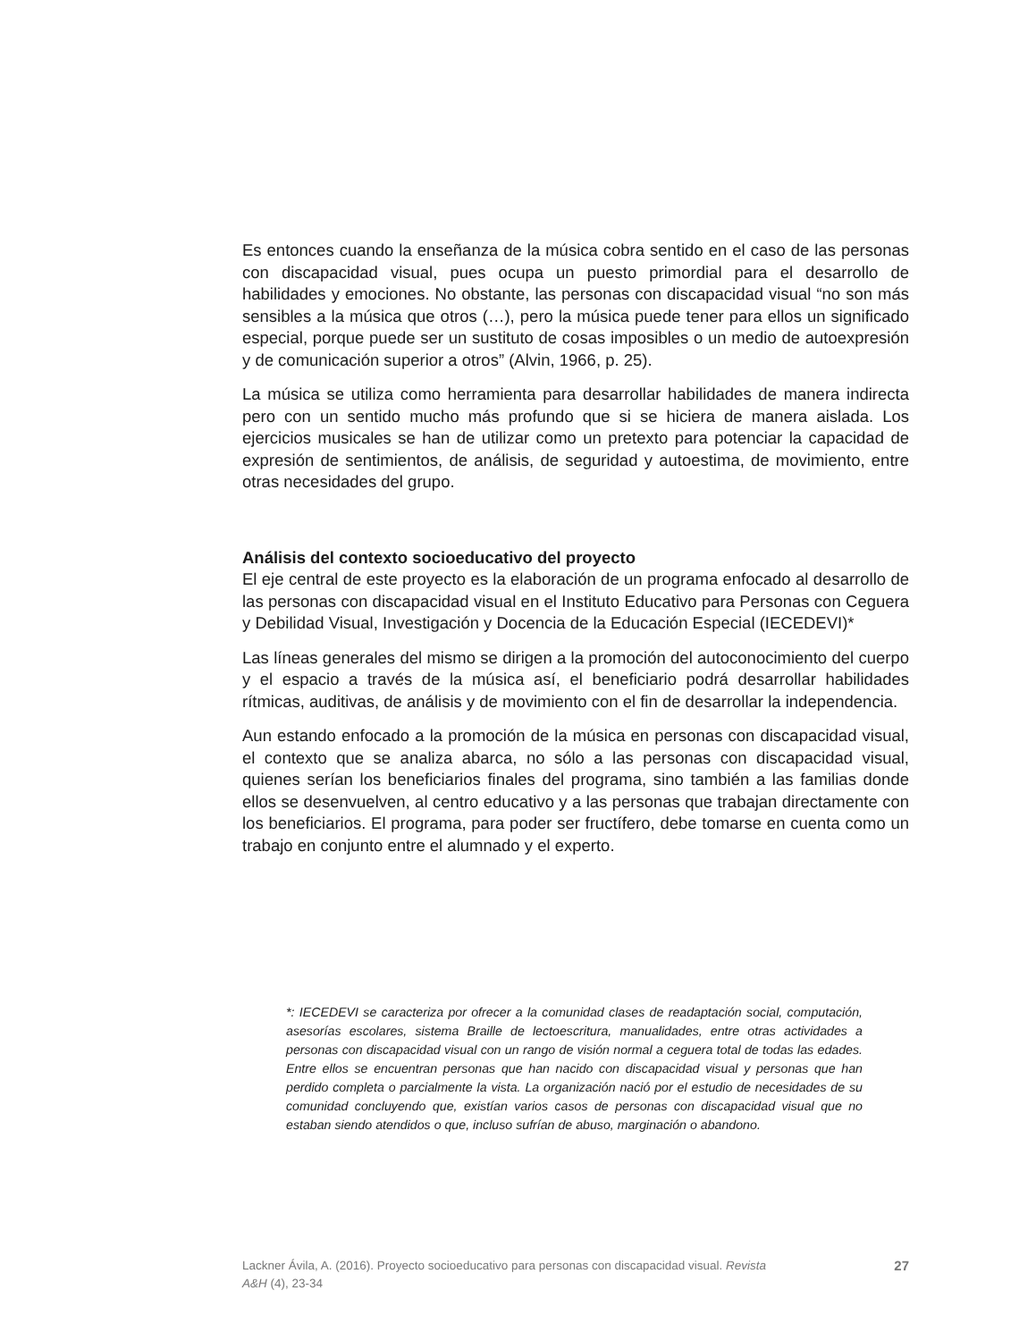Es entonces cuando la enseñanza de la música cobra sentido en el caso de las personas con discapacidad visual, pues ocupa un puesto primordial para el desarrollo de habilidades y emociones. No obstante, las personas con discapacidad visual “no son más sensibles a la música que otros (…), pero la música puede tener para ellos un significado especial, porque puede ser un sustituto de cosas imposibles o un medio de autoexpresión y de comunicación superior a otros” (Alvin, 1966, p. 25).
La música se utiliza como herramienta para desarrollar habilidades de manera indirecta pero con un sentido mucho más profundo que si se hiciera de manera aislada. Los ejercicios musicales se han de utilizar como un pretexto para potenciar la capacidad de expresión de sentimientos, de análisis, de seguridad y autoestima, de movimiento, entre otras necesidades del grupo.
Análisis del contexto socioeducativo del proyecto
El eje central de este proyecto es la elaboración de un programa enfocado al desarrollo de las personas con discapacidad visual en el Instituto Educativo para Personas con Ceguera y Debilidad Visual, Investigación y Docencia de la Educación Especial (IECEDEVI)*
Las líneas generales del mismo se dirigen a la promoción del autoconocimiento del cuerpo y el espacio a través de la música así, el beneficiario podrá desarrollar habilidades rítmicas, auditivas, de análisis y de movimiento con el fin de desarrollar la independencia.
Aun estando enfocado a la promoción de la música en personas con discapacidad visual, el contexto que se analiza abarca, no sólo a las personas con discapacidad visual, quienes serían los beneficiarios finales del programa, sino también a las familias donde ellos se desenvuelven, al centro educativo y a las personas que trabajan directamente con los beneficiarios. El programa, para poder ser fructífero, debe tomarse en cuenta como un trabajo en conjunto entre el alumnado y el experto.
*: IECEDEVI se caracteriza por ofrecer a la comunidad clases de readaptación social, computación, asesorías escolares, sistema Braille de lectoescritura, manualidades, entre otras actividades a personas con discapacidad visual con un rango de visión normal a ceguera total de todas las edades. Entre ellos se encuentran personas que han nacido con discapacidad visual y personas que han perdido completa o parcialmente la vista. La organización nació por el estudio de necesidades de su comunidad concluyendo que, existían varios casos de personas con discapacidad visual que no estaban siendo atendidos o que, incluso sufrían de abuso, marginación o abandono.
Lackner Ávila, A. (2016). Proyecto socioeducativo para personas con discapacidad visual. Revista
A&H (4), 23-34
27